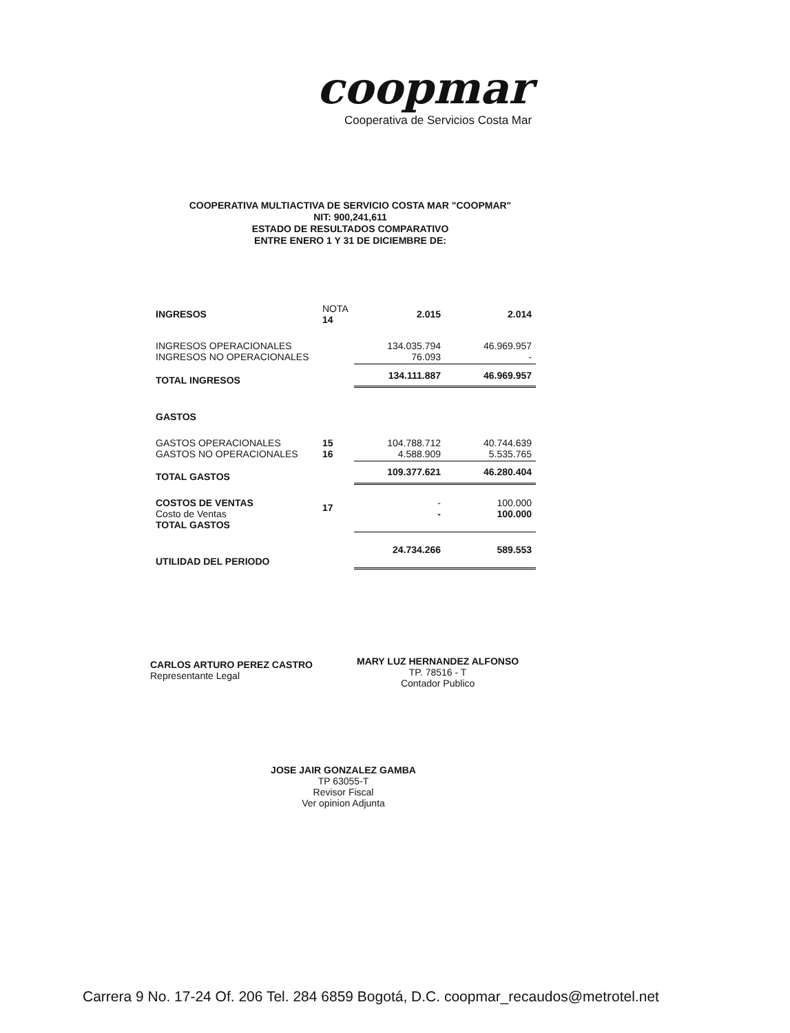coopmar
Cooperativa de Servicios Costa Mar
COOPERATIVA MULTIACTIVA DE SERVICIO COSTA MAR "COOPMAR"
NIT: 900,241,611
ESTADO DE RESULTADOS COMPARATIVO
ENTRE ENERO 1 Y 31 DE DICIEMBRE DE:
| INGRESOS | NOTA 14 | 2.015 | 2.014 |
| INGRESOS OPERACIONALES INGRESOS NO OPERACIONALES | | 134.035.794 76.093 | 46.969.957 - |
| TOTAL INGRESOS | | 134.111.887 | 46.969.957 |
| GASTOS | | | |
| GASTOS OPERACIONALES GASTOS NO OPERACIONALES | 15 16 | 104.788.712 4.588.909 | 40.744.639 5.535.765 |
| TOTAL GASTOS | | 109.377.621 | 46.280.404 |
| COSTOS DE VENTAS Costo de Ventas TOTAL GASTOS | 17 | - - | 100.000 100.000 |
| UTILIDAD DEL PERIODO | | 24.734.266 | 589.553 |
CARLOS ARTURO PEREZ CASTRO
Representante Legal
MARY LUZ HERNANDEZ ALFONSO
TP. 78516 - T
Contador Publico
JOSE JAIR GONZALEZ GAMBA
TP 63055-T
Revisor Fiscal
Ver opinion Adjunta
Carrera 9 No. 17-24 Of. 206 Tel. 284 6859 Bogotá, D.C. coopmar_recaudos@metrotel.net